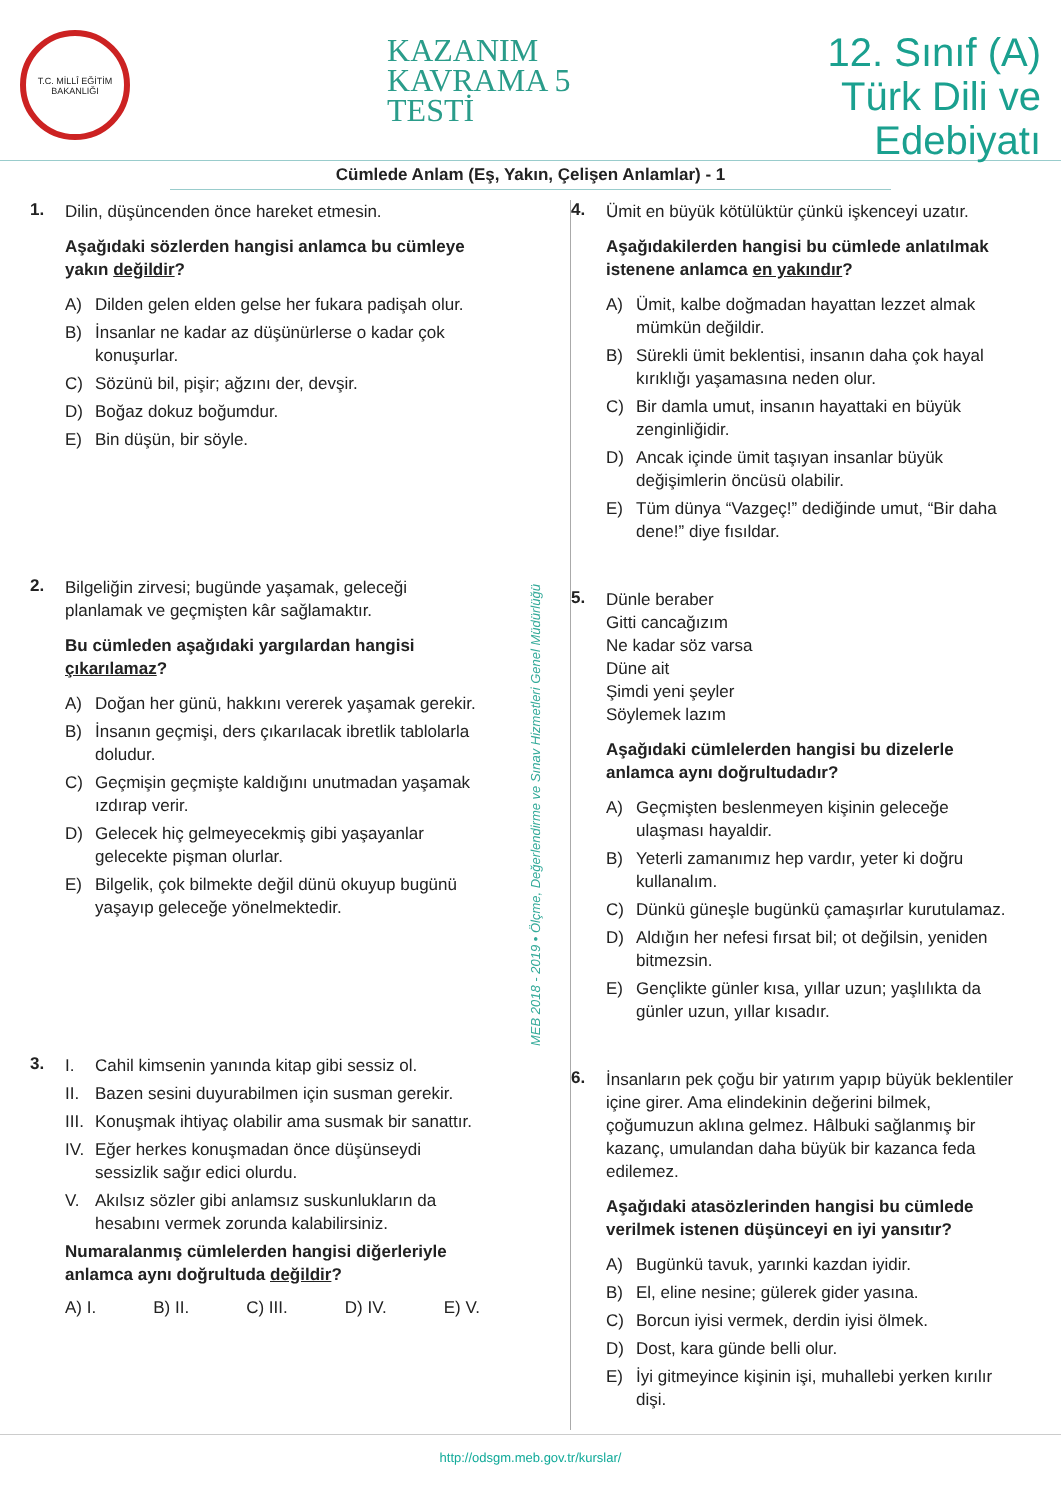T.C. MİLLÎ EĞİTİM BAKANLIĞI
KAZANIM
KAVRAMA 5
TESTİ
12. Sınıf (A)
Türk Dili ve
Edebiyatı
Cümlede Anlam (Eş, Yakın, Çelişen Anlamlar) - 1
1.
Dilin, düşüncenden önce hareket etmesin.
Aşağıdaki sözlerden hangisi anlamca bu cümleye yakın değildir?
A) Dilden gelen elden gelse her fukara padişah olur.
B) İnsanlar ne kadar az düşünürlerse o kadar çok konuşurlar.
C) Sözünü bil, pişir; ağzını der, devşir.
D) Boğaz dokuz boğumdur.
E) Bin düşün, bir söyle.
2.
Bilgeliğin zirvesi; bugünde yaşamak, geleceği planlamak ve geçmişten kâr sağlamaktır.
Bu cümleden aşağıdaki yargılardan hangisi çıkarılamaz?
A) Doğan her günü, hakkını vererek yaşamak gerekir.
B) İnsanın geçmişi, ders çıkarılacak ibretlik tablolarla doludur.
C) Geçmişin geçmişte kaldığını unutmadan yaşamak ızdırap verir.
D) Gelecek hiç gelmeyecekmiş gibi yaşayanlar gelecekte pişman olurlar.
E) Bilgelik, çok bilmekte değil dünü okuyup bugünü yaşayıp geleceğe yönelmektedir.
3.
I. Cahil kimsenin yanında kitap gibi sessiz ol.
II. Bazen sesini duyurabilmen için susman gerekir.
III. Konuşmak ihtiyaç olabilir ama susmak bir sanattır.
IV. Eğer herkes konuşmadan önce düşünseydi sessizlik sağır edici olurdu.
V. Akılsız sözler gibi anlamsız suskunlukların da hesabını vermek zorunda kalabilirsiniz.
Numaralanmış cümlelerden hangisi diğerleriyle anlamca aynı doğrultuda değildir?
A) I. B) II. C) III. D) IV. E) V.
MEB 2018 - 2019 • Ölçme, Değerlendirme ve Sınav Hizmetleri Genel Müdürlüğü
4.
Ümit en büyük kötülüktür çünkü işkenceyi uzatır.
Aşağıdakilerden hangisi bu cümlede anlatılmak istenene anlamca en yakındır?
A) Ümit, kalbe doğmadan hayattan lezzet almak mümkün değildir.
B) Sürekli ümit beklentisi, insanın daha çok hayal kırıklığı yaşamasına neden olur.
C) Bir damla umut, insanın hayattaki en büyük zenginliğidir.
D) Ancak içinde ümit taşıyan insanlar büyük değişimlerin öncüsü olabilir.
E) Tüm dünya “Vazgeç!” dediğinde umut, “Bir daha dene!” diye fısıldar.
5.
Dünle beraber
Gitti cancağızım
Ne kadar söz varsa
Düne ait
Şimdi yeni şeyler
Söylemek lazım
Aşağıdaki cümlelerden hangisi bu dizelerle anlamca aynı doğrultudadır?
A) Geçmişten beslenmeyen kişinin geleceğe ulaşması hayaldir.
B) Yeterli zamanımız hep vardır, yeter ki doğru kullanalım.
C) Dünkü güneşle bugünkü çamaşırlar kurutulamaz.
D) Aldığın her nefesi fırsat bil; ot değilsin, yeniden bitmezsin.
E) Gençlikte günler kısa, yıllar uzun; yaşlılıkta da günler uzun, yıllar kısadır.
6.
İnsanların pek çoğu bir yatırım yapıp büyük beklentiler içine girer. Ama elindekinin değerini bilmek, çoğumuzun aklına gelmez. Hâlbuki sağlanmış bir kazanç, umulandan daha büyük bir kazanca feda edilemez.
Aşağıdaki atasözlerinden hangisi bu cümlede verilmek istenen düşünceyi en iyi yansıtır?
A) Bugünkü tavuk, yarınki kazdan iyidir.
B) El, eline nesine; gülerek gider yasına.
C) Borcun iyisi vermek, derdin iyisi ölmek.
D) Dost, kara günde belli olur.
E) İyi gitmeyince kişinin işi, muhallebi yerken kırılır dişi.
http://odsgm.meb.gov.tr/kurslar/